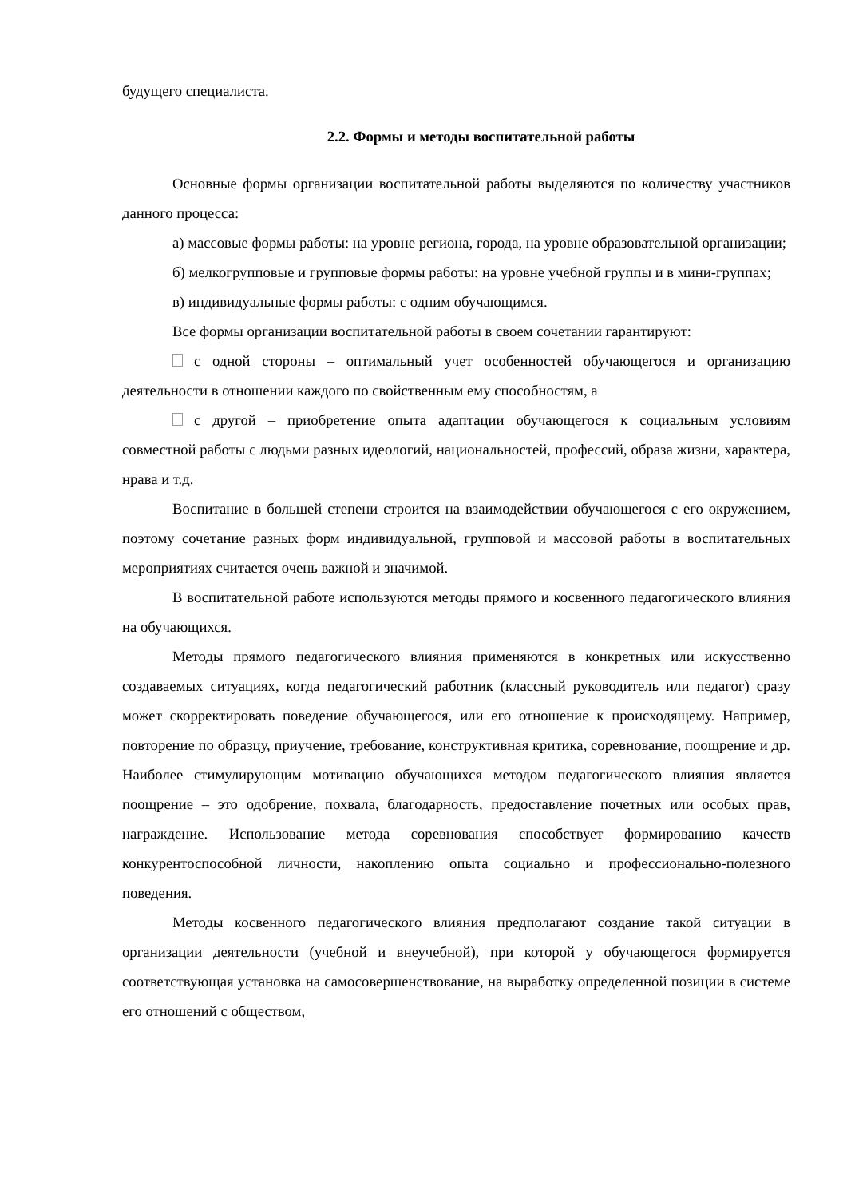будущего специалиста.
2.2. Формы и методы воспитательной работы
Основные формы организации воспитательной работы выделяются по количеству участников данного процесса:
а) массовые формы работы: на уровне региона, города, на уровне образовательной организации;
б) мелкогрупповые и групповые формы работы: на уровне учебной группы и в мини-группах;
в) индивидуальные формы работы: с одним обучающимся.
Все формы организации воспитательной работы в своем сочетании гарантируют:
с одной стороны – оптимальный учет особенностей обучающегося и организацию деятельности в отношении каждого по свойственным ему способностям, а
с другой – приобретение опыта адаптации обучающегося к социальным условиям совместной работы с людьми разных идеологий, национальностей, профессий, образа жизни, характера, нрава и т.д.
Воспитание в большей степени строится на взаимодействии обучающегося с его окружением, поэтому сочетание разных форм индивидуальной, групповой и массовой работы в воспитательных мероприятиях считается очень важной и значимой.
В воспитательной работе используются методы прямого и косвенного педагогического влияния на обучающихся.
Методы прямого педагогического влияния применяются в конкретных или искусственно создаваемых ситуациях, когда педагогический работник (классный руководитель или педагог) сразу может скорректировать поведение обучающегося, или его отношение к происходящему. Например, повторение по образцу, приучение, требование, конструктивная критика, соревнование, поощрение и др. Наиболее стимулирующим мотивацию обучающихся методом педагогического влияния является поощрение – это одобрение, похвала, благодарность, предоставление почетных или особых прав, награждение. Использование метода соревнования способствует формированию качеств конкурентоспособной личности, накоплению опыта социально и профессионально-полезного поведения.
Методы косвенного педагогического влияния предполагают создание такой ситуации в организации деятельности (учебной и внеучебной), при которой у обучающегося формируется соответствующая установка на самосовершенствование, на выработку определенной позиции в системе его отношений с обществом,